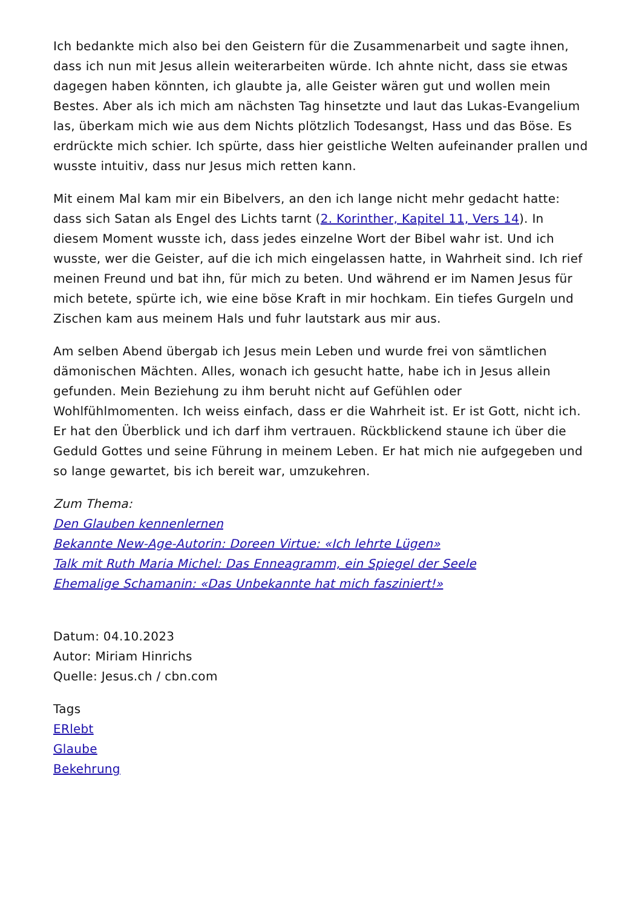Ich bedankte mich also bei den Geistern für die Zusammenarbeit und sagte ihnen, dass ich nun mit Jesus allein weiterarbeiten würde. Ich ahnte nicht, dass sie etwas dagegen haben könnten, ich glaubte ja, alle Geister wären gut und wollen mein Bestes. Aber als ich mich am nächsten Tag hinsetzte und laut das Lukas-Evangelium las, überkam mich wie aus dem Nichts plötzlich Todesangst, Hass und das Böse. Es erdrückte mich schier. Ich spürte, dass hier geistliche Welten aufeinander prallen und wusste intuitiv, dass nur Jesus mich retten kann.
Mit einem Mal kam mir ein Bibelvers, an den ich lange nicht mehr gedacht hatte: dass sich Satan als Engel des Lichts tarnt (2. Korinther, Kapitel 11, Vers 14). In diesem Moment wusste ich, dass jedes einzelne Wort der Bibel wahr ist. Und ich wusste, wer die Geister, auf die ich mich eingelassen hatte, in Wahrheit sind. Ich rief meinen Freund und bat ihn, für mich zu beten. Und während er im Namen Jesus für mich betete, spürte ich, wie eine böse Kraft in mir hochkam. Ein tiefes Gurgeln und Zischen kam aus meinem Hals und fuhr lautstark aus mir aus.
Am selben Abend übergab ich Jesus mein Leben und wurde frei von sämtlichen dämonischen Mächten. Alles, wonach ich gesucht hatte, habe ich in Jesus allein gefunden. Mein Beziehung zu ihm beruht nicht auf Gefühlen oder Wohlfühlmomenten. Ich weiss einfach, dass er die Wahrheit ist. Er ist Gott, nicht ich. Er hat den Überblick und ich darf ihm vertrauen. Rückblickend staune ich über die Geduld Gottes und seine Führung in meinem Leben. Er hat mich nie aufgegeben und so lange gewartet, bis ich bereit war, umzukehren.
Zum Thema:
Den Glauben kennenlernen
Bekannte New-Age-Autorin: Doreen Virtue: «Ich lehrte Lügen»
Talk mit Ruth Maria Michel: Das Enneagramm, ein Spiegel der Seele
Ehemalige Schamanin: «Das Unbekannte hat mich fasziniert!»
Datum: 04.10.2023
Autor: Miriam Hinrichs
Quelle: Jesus.ch / cbn.com
Tags
ERlebt
Glaube
Bekehrung